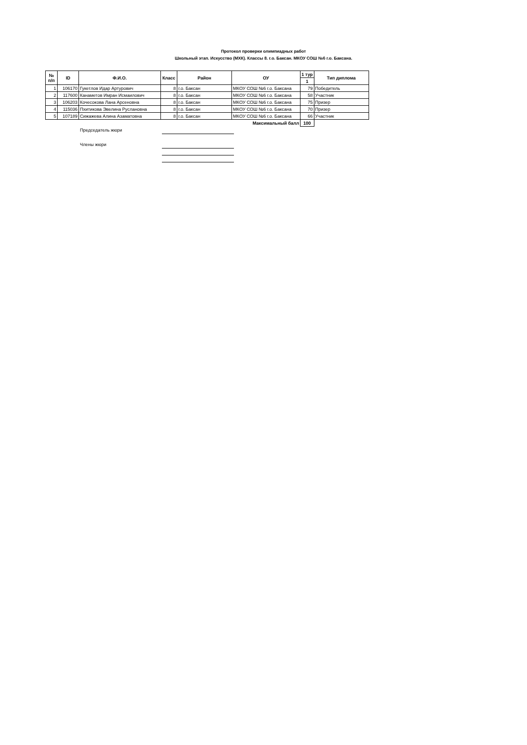Протокол проверки олимпиадных работ
Школьный этап. Искусство (МХК). Классы 8. г.о. Баксан. МКОУ СОШ №6 г.о. Баксана.
| № п/п | ID | Ф.И.О. | Класс | Район | ОУ | 1 тур | Тип диплома |
| --- | --- | --- | --- | --- | --- | --- | --- |
| | | | | | | 1 | |
| 1 | 106170 | Гукетлов Идар Артурович | 8 | г.о. Баксан | МКОУ СОШ №6 г.о. Баксана | 79 | Победитель |
| 2 | 117600 | Канаметов Имран Исмаилович | 8 | г.о. Баксан | МКОУ СОШ №6 г.о. Баксана | 58 | Участник |
| 3 | 106203 | Кочесокова Лана Арсеновна | 8 | г.о. Баксан | МКОУ СОШ №6 г.о. Баксана | 75 | Призер |
| 4 | 115036 | Пхитикова Эвелина Руслановна | 8 | г.о. Баксан | МКОУ СОШ №6 г.о. Баксана | 70 | Призер |
| 5 | 107189 | Сижажева Алина Азаматовна | 8 | г.о. Баксан | МКОУ СОШ №6 г.о. Баксана | 66 | Участник |
| Максимальный балл | | | | | | 100 | |
Председатель жюри
Члены жюри